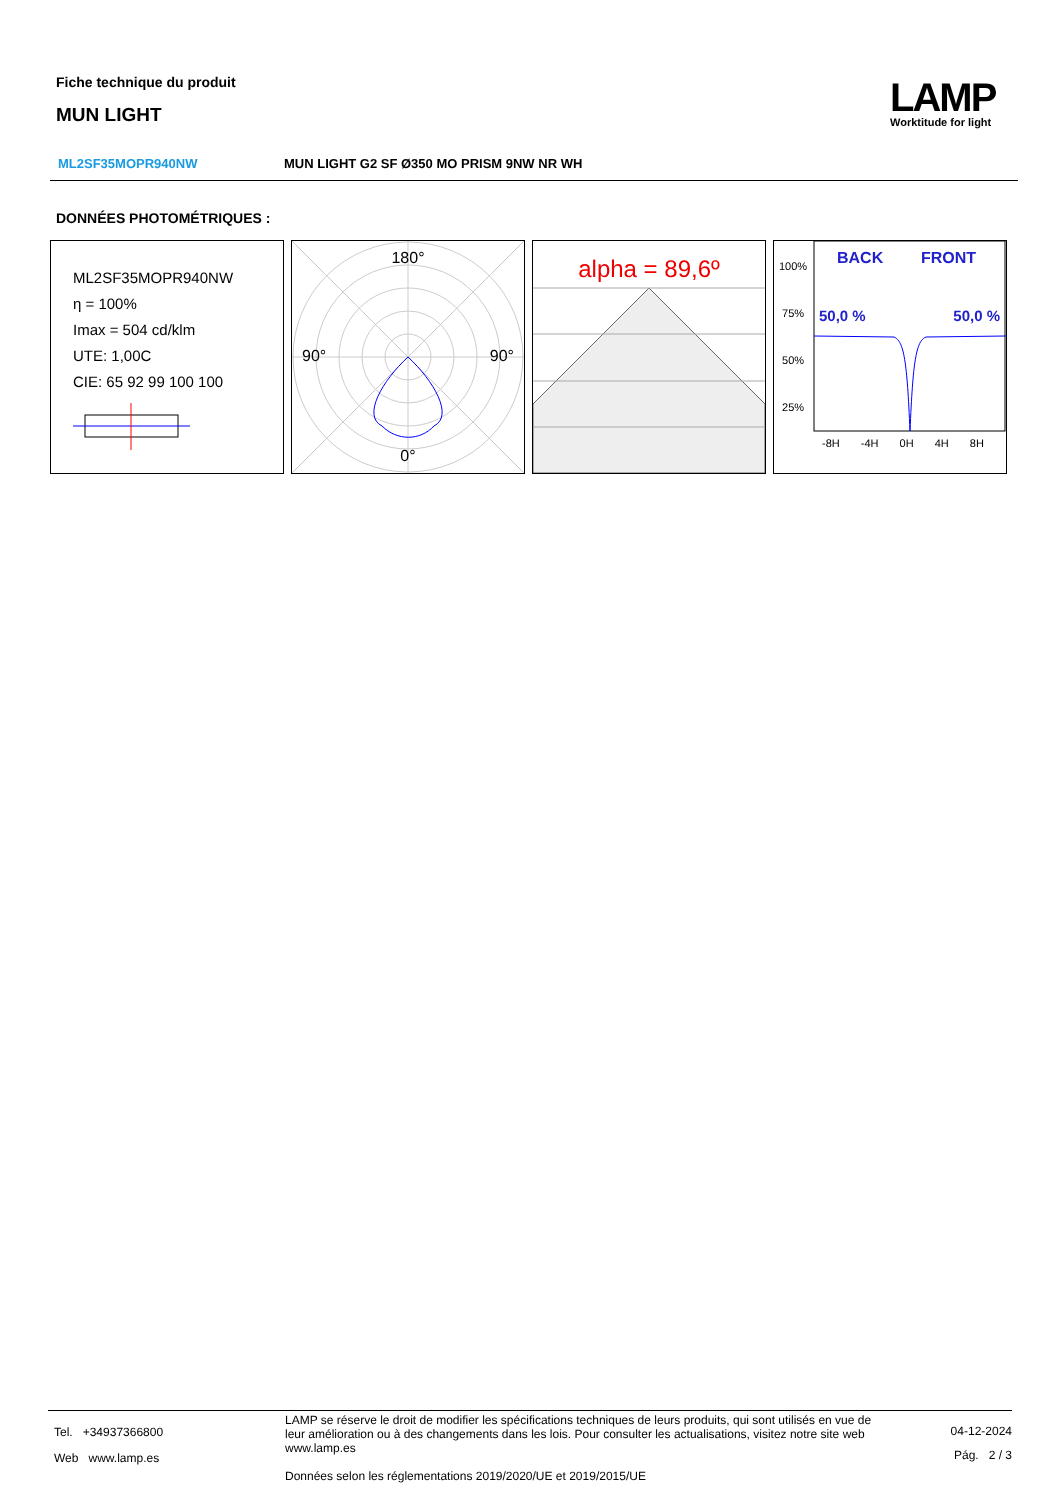Fiche technique du produit
MUN LIGHT
LAMP
Worktitude for light
ML2SF35MOPR940NW MUN LIGHT G2 SF Ø350 MO PRISM 9NW NR WH
DONNÉES PHOTOMÉTRIQUES :
ML2SF35MOPR940NW
η = 100%
Imax = 504 cd/klm
UTE: 1,00C
CIE: 65 92 99 100 100
180°
90° 90°
0°
alpha = 89,6º
100%
75%
50%
25%
BACK FRONT
50,0 % 50,0 %
-8H -4H 0H 4H 8H
Tel. +34937366800
Web www.lamp.es
LAMP se réserve le droit de modifier les spécifications techniques de leurs produits, qui sont utilisés en vue de leur amélioration ou à des changements dans les lois. Pour consulter les actualisations, visitez notre site web www.lamp.es
Données selon les réglementations 2019/2020/UE et 2019/2015/UE
04-12-2024
Pág. 2 / 3